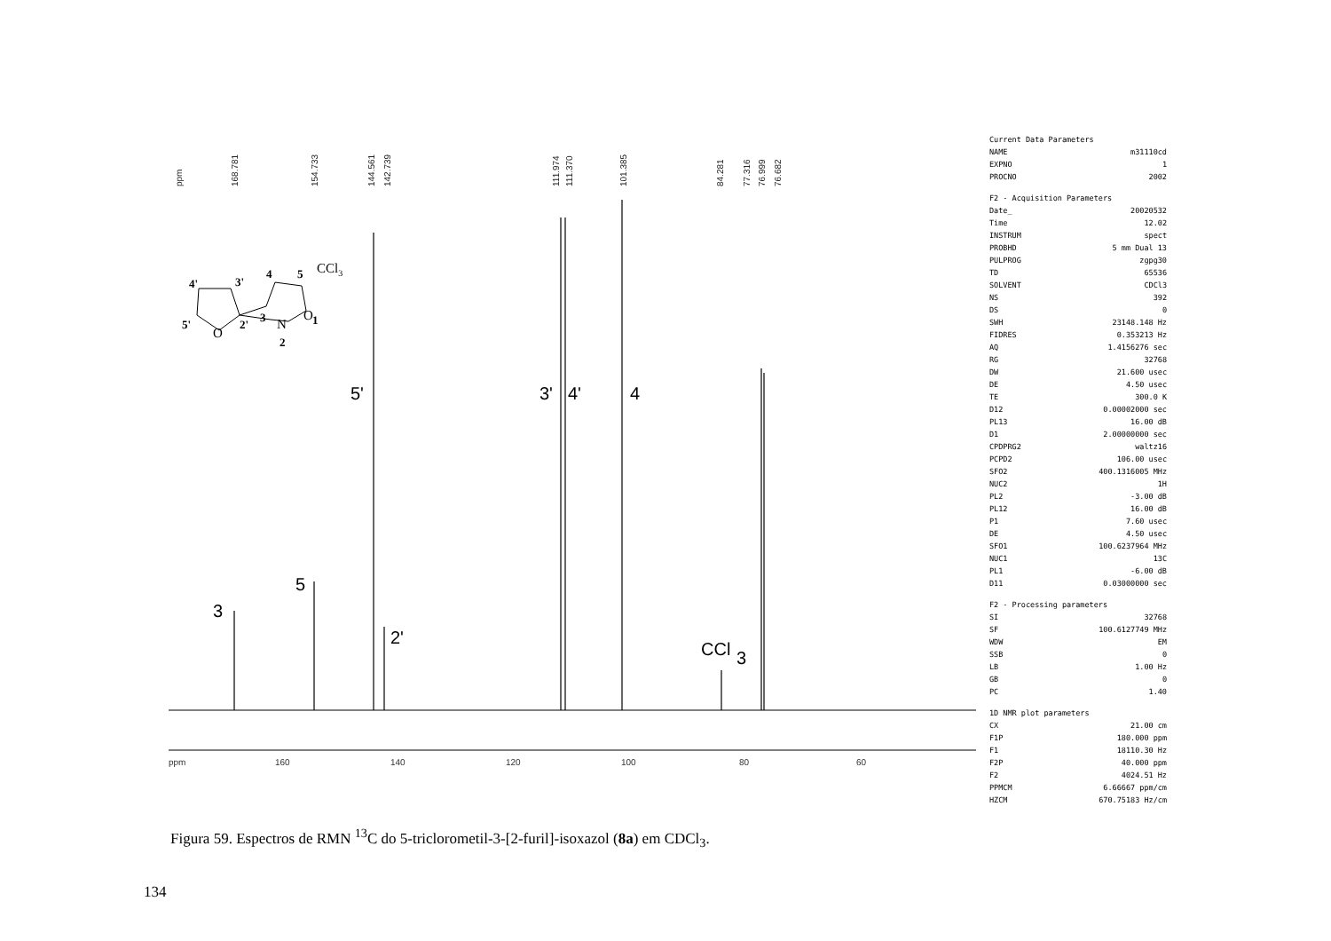ppm
168.781
154.733
144.561
142.739
111.974
111.370
101.385
84.281
77.316
76.999
76.682
3
5
5'
2'
3'
4'
4
CCl
3
ppm
160
140
120
100
80
60
4'
3'
4
5
5'
2'
3
2
1
CCl3
O
N
O
Current Data Parameters
NAME m31110cd
EXPNO 1
PROCNO 2002
F2 - Acquisition Parameters
Date_ 20020532
Time 12.02
INSTRUM spect
PROBHD 5 mm Dual 13
PULPROG zgpg30
TD 65536
SOLVENT CDCl3
NS 392
DS 0
SWH 23148.148 Hz
FIDRES 0.353213 Hz
AQ 1.4156276 sec
RG 32768
DW 21.600 usec
DE 4.50 usec
TE 300.0 K
D12 0.00002000 sec
PL13 16.00 dB
D1 2.00000000 sec
CPDPRG2 waltz16
PCPD2 106.00 usec
SFO2 400.1316005 MHz
NUC2 1H
PL2 -3.00 dB
PL12 16.00 dB
P1 7.60 usec
DE 4.50 usec
SFO1 100.6237964 MHz
NUC1 13C
PL1 -6.00 dB
D11 0.03000000 sec
F2 - Processing parameters
SI 32768
SF 100.6127749 MHz
WDW EM
SSB 0
LB 1.00 Hz
GB 0
PC 1.40
1D NMR plot parameters
CX 21.00 cm
F1P 180.000 ppm
F1 18110.30 Hz
F2P 40.000 ppm
F2 4024.51 Hz
PPMCM 6.66667 ppm/cm
HZCM 670.75183 Hz/cm
Figura 59. Espectros de RMN <sup>13</sup>C do 5-triclorometil-3-[2-furil]-isoxazol (8a) em CDCl<sub>3</sub>.
134